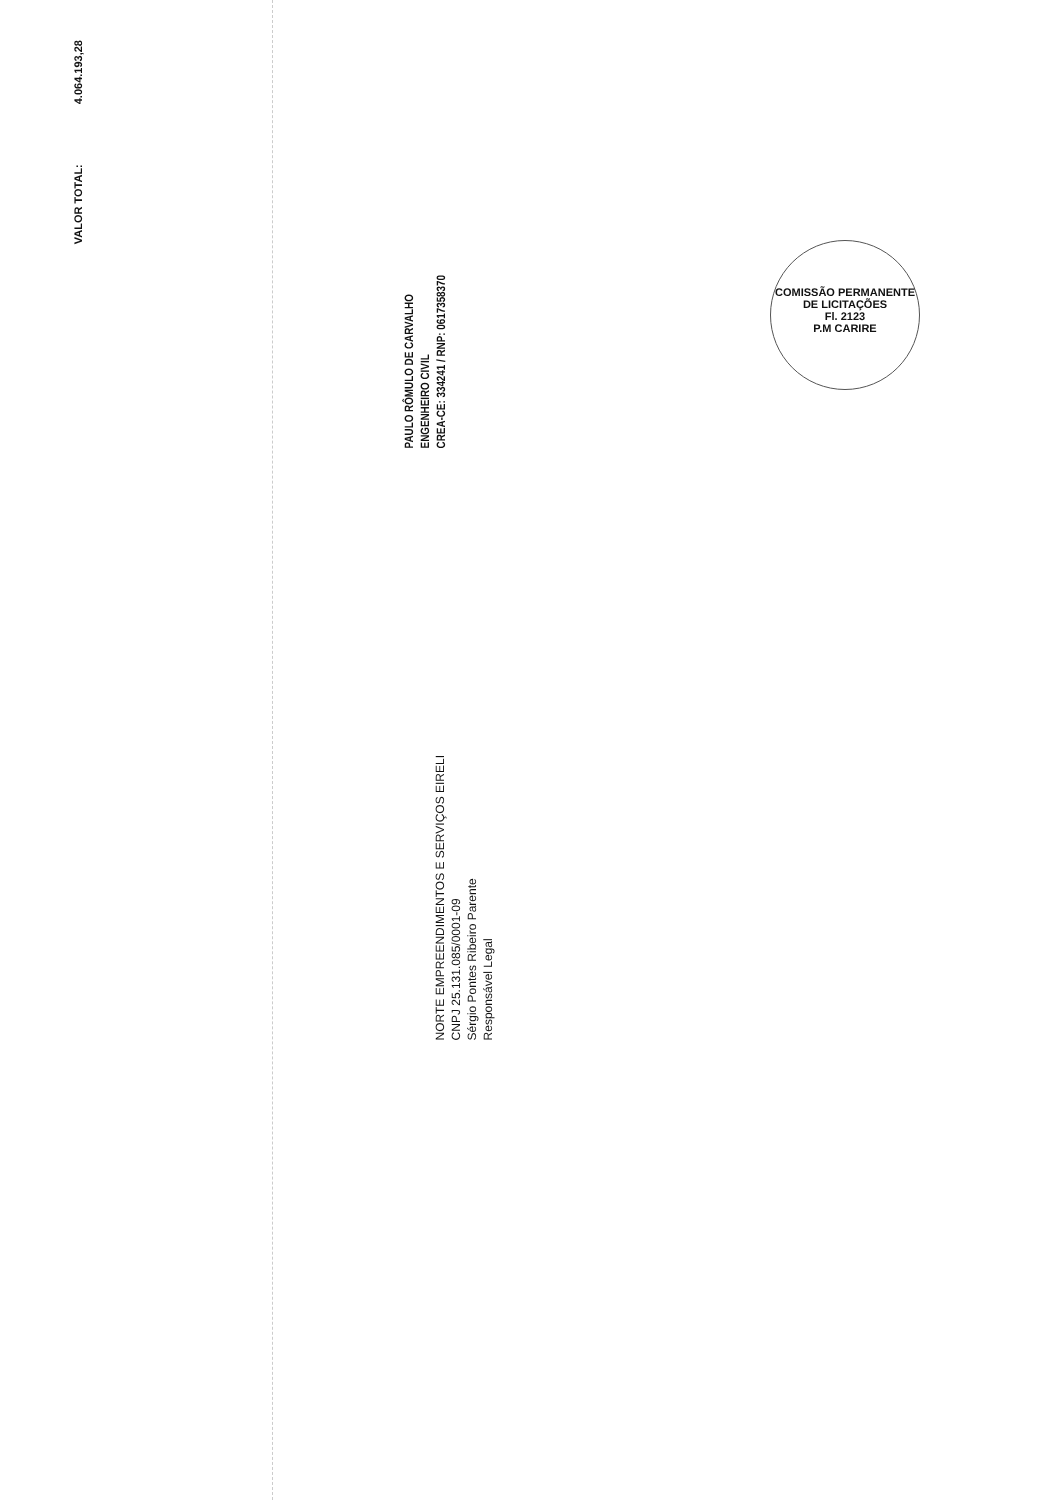VALOR TOTAL: 4.064.193,28
PAULO RÔMULO DE CARVALHO
ENGENHEIRO CIVIL
CREA-CE: 334241 / RNP: 0617358370
NORTE EMPREENDIMENTOS E SERVIÇOS EIRELI
CNPJ 25.131.085/0001-09
Sérgio Pontes Ribeiro Parente
Responsável Legal
COMISSÃO PERMANENTE DE LICITAÇÕES
Fl. 2123
P.M CARIRE